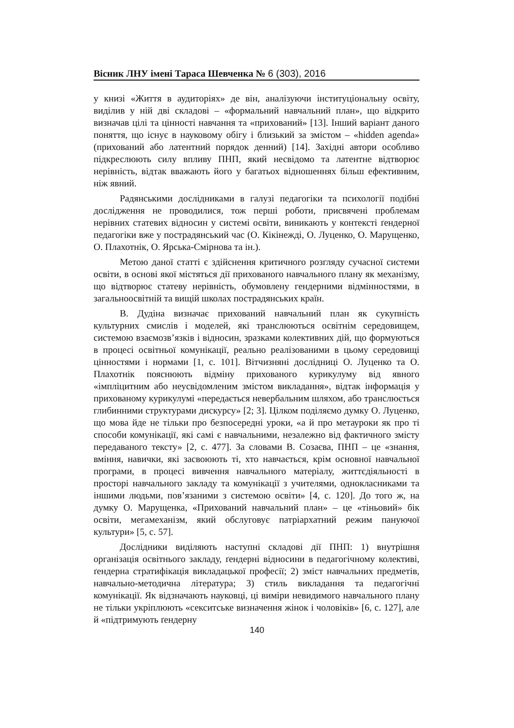Вісник ЛНУ імені Тараса Шевченка № 6 (303), 2016
у книзі «Життя в аудиторіях» де він, аналізуючи інституціональну освіту, виділив у ній дві складові – «формальний навчальний план», що відкрито визначав цілі та цінності навчання та «прихований» [13]. Інший варіант даного поняття, що існує в науковому обігу і близький за змістом – «hidden agenda» (прихований або латентний порядок денний) [14]. Західні автори особливо підкреслюють силу впливу ПНП, який несвідомо та латентне відтворює нерівність, відтак вважають його у багатьох відношеннях більш ефективним, ніж явний.
Радянськими дослідниками в галузі педагогіки та психології подібні дослідження не проводилися, тож перші роботи, присвячені проблемам нерівних статевих відносин у системі освіти, виникають у контексті ґендерної педагогіки вже у пострадянський час (О. Кікінежді, О. Луценко, О. Марущенко, О. Плахотнік, О. Ярська-Смірнова та ін.).
Метою даної статті є здійснення критичного розгляду сучасної системи освіти, в основі якої містяться дії прихованого навчального плану як механізму, що відтворює статеву нерівність, обумовлену гендерними відмінностями, в загальноосвітній та вищій школах пострадянських країн.
В. Дудіна визначає прихований навчальний план як сукупність культурних смислів і моделей, які транслюються освітнім середовищем, системою взаємозв’язків і відносин, зразками колективних дій, що формуються в процесі освітньої комунікації, реально реалізованими в цьому середовищі цінностями і нормами [1, с. 101]. Вітчизняні дослідниці О. Луценко та О. Плахотнік пояснюють відміну прихованого курикулуму від явного «імпліцитним або неусвідомленим змістом викладання», відтак інформація у прихованому курикулумі «передається невербальним шляхом, або транслюється глибинними структурами дискурсу» [2; 3]. Цілком поділяємо думку О. Луценко, що мова йде не тільки про безпосередні уроки, «а й про метауроки як про ті способи комунікації, які самі є навчальними, незалежно від фактичного змісту передаваного тексту» [2, с. 477]. За словами В. Созаєва, ПНП – це «знання, вміння, навички, які засвоюють ті, хто навчається, крім основної навчальної програми, в процесі вивчення навчального матеріалу, життєдіяльності в просторі навчального закладу та комунікації з учителями, однокласниками та іншими людьми, пов’язаними з системою освіти» [4, с. 120]. До того ж, на думку О. Марущенка, «Прихований навчальний план» – це «тіньовий» бік освіти, мегамеханізм, який обслуговує патріархатний режим пануючої культури» [5, с. 57].
Дослідники виділяють наступні складові дії ПНП: 1) внутрішня організація освітнього закладу, ґендерні відносини в педагогічному колективі, ґендерна стратифікація викладацької професії; 2) зміст навчальних предметів, навчально-методична література; 3) стиль викладання та педагогічні комунікації. Як відзначають науковці, ці виміри невидимого навчального плану не тільки укріплюють «секситське визначення жінок і чоловіків» [6, с. 127], але й «підтримують ґендерну
140